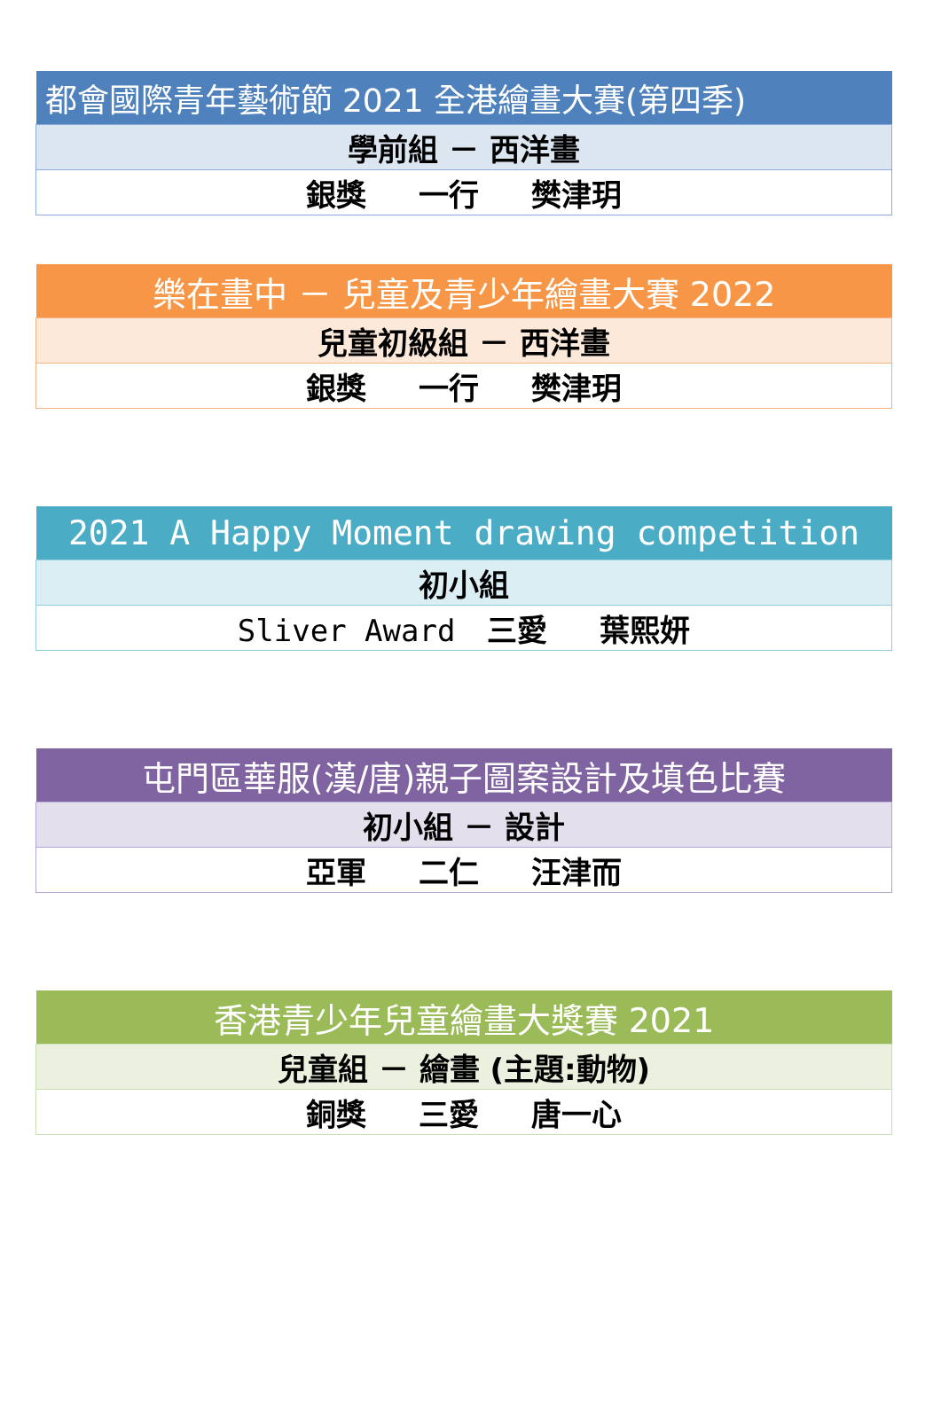| 都會國際青年藝術節 2021 全港繪畫大賽(第四季) |
| --- |
| 學前組 － 西洋畫 |
| 銀獎 一行 樊津玥 |
| 樂在畫中 － 兒童及青少年繪畫大賽 2022 |
| --- |
| 兒童初級組 － 西洋畫 |
| 銀獎 一行 樊津玥 |
| 2021 A Happy Moment drawing competition |
| --- |
| 初小組 |
| Sliver Award 三愛 葉熙妍 |
| 屯門區華服(漢/唐)親子圖案設計及填色比賽 |
| --- |
| 初小組 － 設計 |
| 亞軍 二仁 汪津而 |
| 香港青少年兒童繪畫大獎賽 2021 |
| --- |
| 兒童組 － 繪畫 (主題:動物) |
| 銅獎 三愛 唐一心 |